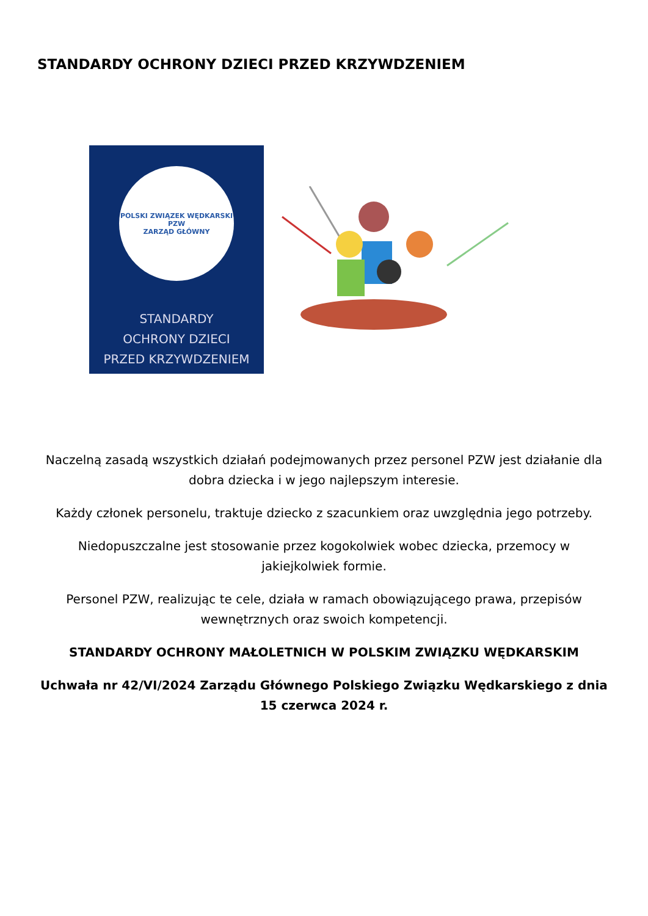STANDARDY OCHRONY DZIECI PRZED KRZYWDZENIEM
POLSKI ZWIĄZEK WĘDKARSKI
PZW
ZARZĄD GŁÓWNY
STANDARDY
OCHRONY DZIECI
PRZED KRZYWDZENIEM
Naczelną zasadą wszystkich działań podejmowanych przez personel PZW jest działanie dla dobra dziecka i w jego najlepszym interesie.
Każdy członek personelu, traktuje dziecko z szacunkiem oraz uwzględnia jego potrzeby.
Niedopuszczalne jest stosowanie przez kogokolwiek wobec dziecka, przemocy w jakiejkolwiek formie.
Personel PZW, realizując te cele, działa w ramach obowiązującego prawa, przepisów wewnętrznych oraz swoich kompetencji.
STANDARDY OCHRONY MAŁOLETNICH W POLSKIM ZWIĄZKU WĘDKARSKIM
Uchwała nr 42/VI/2024 Zarządu Głównego Polskiego Związku Wędkarskiego z dnia 15 czerwca 2024 r.